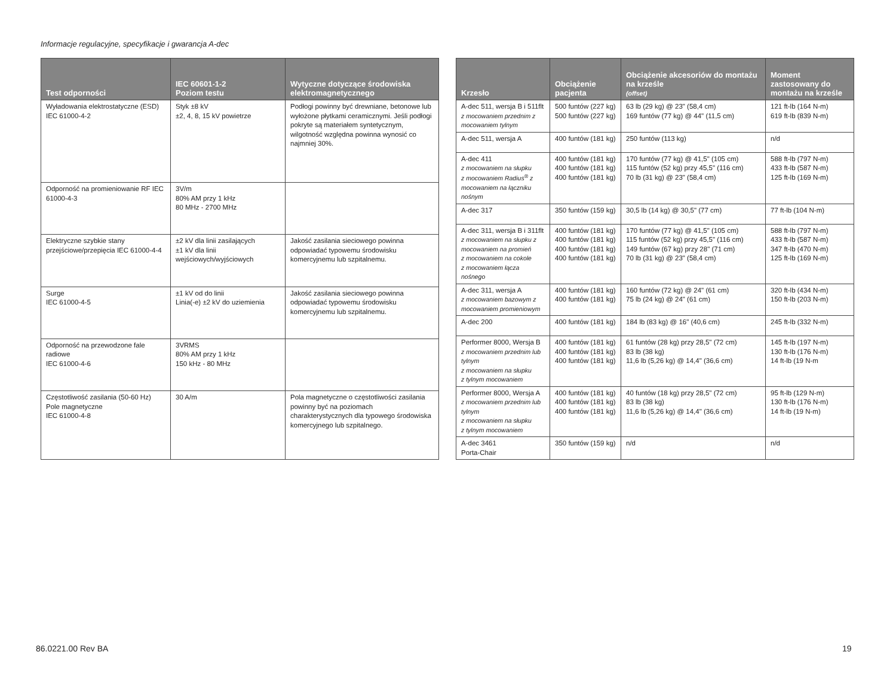Informacje regulacyjne, specyfikacje i gwarancja A-dec
| Test odporności | IEC 60601-1-2 Poziom testu | Wytyczne dotyczące środowiska elektromagnetycznego |
| --- | --- | --- |
| Wyładowania elektrostatyczne (ESD) IEC 61000-4-2 | Styk ±8 kV ±2, 4, 8, 15 kV powietrze | Podłogi powinny być drewniane, betonowe lub wyłożone płytkami ceramicznymi. Jeśli podłogi pokryte są materiałem syntetycznym, wilgotność względna powinna wynosić co najmniej 30%. |
| Odporność na promieniowanie RF IEC 61000-4-3 | 3V/m 80% AM przy 1 kHz 80 MHz - 2700 MHz | |
| Elektryczne szybkie stany przejściowe/przepięcia IEC 61000-4-4 | ±2 kV dla linii zasilających ±1 kV dla linii wejściowych/wyjściowych | Jakość zasilania sieciowego powinna odpowiadać typowemu środowisku komercyjnemu lub szpitalnemu. |
| Surge IEC 61000-4-5 | ±1 kV od do linii Linia(-e) ±2 kV do uziemienia | Jakość zasilania sieciowego powinna odpowiadać typowemu środowisku komercyjnemu lub szpitalnemu. |
| Odporność na przewodzone fale radiowe IEC 61000-4-6 | 3VRMS 80% AM przy 1 kHz 150 kHz - 80 MHz | |
| Częstotliwość zasilania (50-60 Hz) Pole magnetyczne IEC 61000-4-8 | 30 A/m | Pola magnetyczne o częstotliwości zasilania powinny być na poziomach charakterystycznych dla typowego środowiska komercyjnego lub szpitalnego. |
| Krzesło | Obciążenie pacjenta | Obciążenie akcesoriów do montażu na krześle (offset) | Moment zastosowany do montażu na krześle |
| --- | --- | --- | --- |
| A-dec 511, wersja B i 511flt z mocowaniem przednim z mocowaniem tylnym | 500 funtów (227 kg) 500 funtów (227 kg) | 63 lb (29 kg) @ 23" (58,4 cm) 169 funtów (77 kg) @ 44" (11,5 cm) | 121 ft-lb (164 N-m) 619 ft-lb (839 N-m) |
| A-dec 511, wersja A | 400 funtów (181 kg) | 250 funtów (113 kg) | n/d |
| A-dec 411 z mocowaniem na słupku z mocowaniem Radius<sup>®</sup> z mocowaniem na łączniku nośnym | 400 funtów (181 kg) 400 funtów (181 kg) 400 funtów (181 kg) | 170 funtów (77 kg) @ 41,5" (105 cm) 115 funtów (52 kg) przy 45,5" (116 cm) 70 lb (31 kg) @ 23" (58,4 cm) | 588 ft-lb (797 N-m) 433 ft-lb (587 N-m) 125 ft-lb (169 N-m) |
| A-dec 317 | 350 funtów (159 kg) | 30,5 lb (14 kg) @ 30,5" (77 cm) | 77 ft-lb (104 N-m) |
| A-dec 311, wersja B i 311flt z mocowaniem na słupku z mocowaniem na promień z mocowaniem na cokole z mocowaniem łącza nośnego | 400 funtów (181 kg) 400 funtów (181 kg) 400 funtów (181 kg) 400 funtów (181 kg) | 170 funtów (77 kg) @ 41,5" (105 cm) 115 funtów (52 kg) przy 45,5" (116 cm) 149 funtów (67 kg) przy 28" (71 cm) 70 lb (31 kg) @ 23" (58,4 cm) | 588 ft-lb (797 N-m) 433 ft-lb (587 N-m) 347 ft-lb (470 N-m) 125 ft-lb (169 N-m) |
| A-dec 311, wersja A z mocowaniem bazowym z mocowaniem promieniowym | 400 funtów (181 kg) 400 funtów (181 kg) | 160 funtów (72 kg) @ 24" (61 cm) 75 lb (24 kg) @ 24" (61 cm) | 320 ft-lb (434 N-m) 150 ft-lb (203 N-m) |
| A-dec 200 | 400 funtów (181 kg) | 184 lb (83 kg) @ 16" (40,6 cm) | 245 ft-lb (332 N-m) |
| Performer 8000, Wersja B z mocowaniem przednim lub tylnym z mocowaniem na słupku z tylnym mocowaniem | 400 funtów (181 kg) 400 funtów (181 kg) 400 funtów (181 kg) | 61 funtów (28 kg) przy 28,5" (72 cm) 83 lb (38 kg) 11,6 lb (5,26 kg) @ 14,4" (36,6 cm) | 145 ft-lb (197 N-m) 130 ft-lb (176 N-m) 14 ft-lb (19 N-m |
| Performer 8000, Wersja A z mocowaniem przednim lub tylnym z mocowaniem na słupku z tylnym mocowaniem | 400 funtów (181 kg) 400 funtów (181 kg) 400 funtów (181 kg) | 40 funtów (18 kg) przy 28,5" (72 cm) 83 lb (38 kg) 11,6 lb (5,26 kg) @ 14,4" (36,6 cm) | 95 ft-lb (129 N-m) 130 ft-lb (176 N-m) 14 ft-lb (19 N-m) |
| A-dec 3461 Porta-Chair | 350 funtów (159 kg) | n/d | n/d |
86.0221.00 Rev BA 19